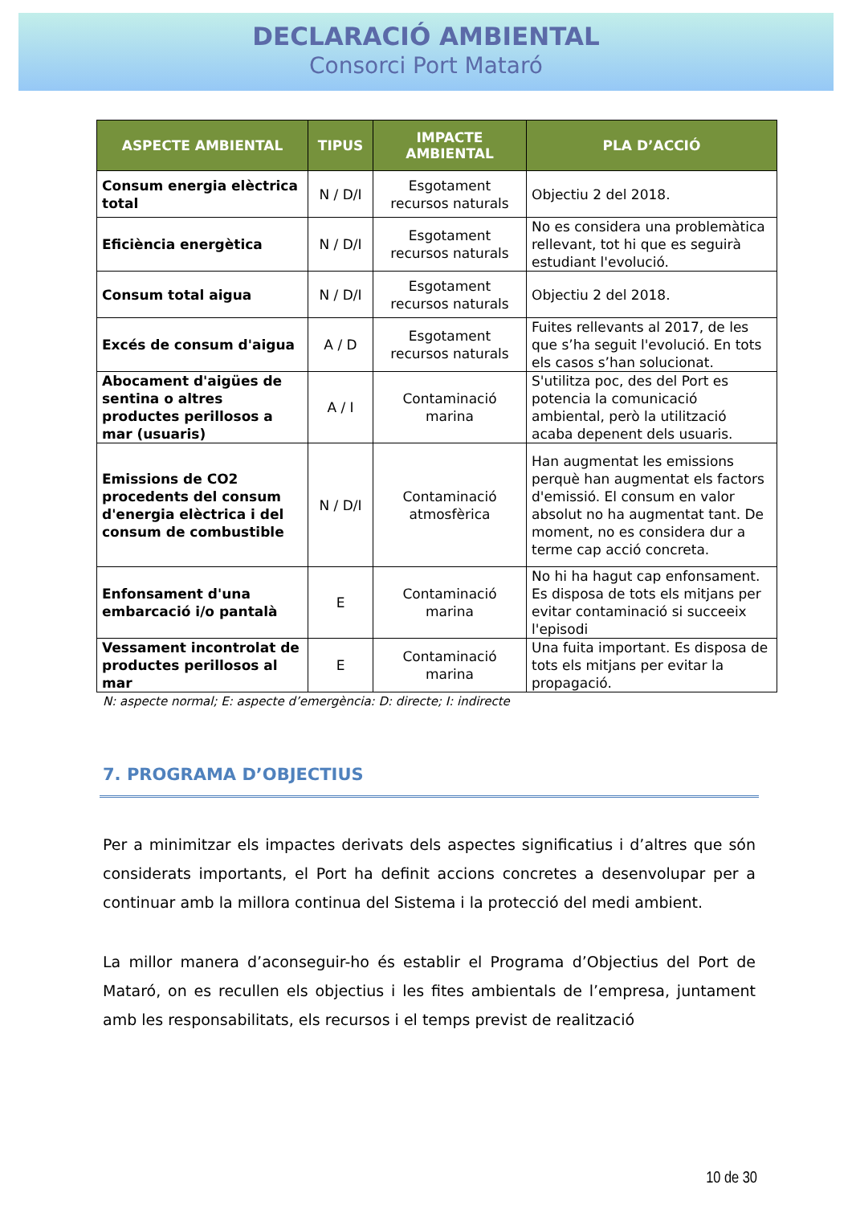DECLARACIÓ AMBIENTAL
Consorci Port Mataró
| ASPECTE AMBIENTAL | TIPUS | IMPACTE AMBIENTAL | PLA D’ACCIÓ |
| --- | --- | --- | --- |
| Consum energia elèctrica total | N / D/I | Esgotament recursos naturals | Objectiu 2 del 2018. |
| Eficiència energètica | N / D/I | Esgotament recursos naturals | No es considera una problemàtica rellevant, tot hi que es seguirà estudiant l'evolució. |
| Consum total aigua | N / D/I | Esgotament recursos naturals | Objectiu 2 del 2018. |
| Excés de consum d'aigua | A / D | Esgotament recursos naturals | Fuites rellevants al 2017, de les que s’ha seguit l'evolució. En tots els casos s’han solucionat. |
| Abocament d'aigües de sentina o altres productes perillosos a mar (usuaris) | A / I | Contaminació marina | S'utilitza poc, des del Port es potencia la comunicació ambiental, però la utilització acaba depenent dels usuaris. |
| Emissions de CO2 procedents del consum d'energia elèctrica i del consum de combustible | N / D/I | Contaminació atmosfèrica | Han augmentat les emissions perquè han augmentat els factors d'emissió. El consum en valor absolut no ha augmentat tant. De moment, no es considera dur a terme cap acció concreta. |
| Enfonsament d'una embarcació i/o pantalà | E | Contaminació marina | No hi ha hagut cap enfonsament. Es disposa de tots els mitjans per evitar contaminació si succeeix l'episodi |
| Vessament incontrolat de productes perillosos al mar | E | Contaminació marina | Una fuita important. Es disposa de tots els mitjans per evitar la propagació. |
N: aspecte normal; E: aspecte d’emergència: D: directe; I: indirecte
7. PROGRAMA D’OBJECTIUS
Per a minimitzar els impactes derivats dels aspectes significatius i d’altres que són considerats importants, el Port ha definit accions concretes a desenvolupar per a continuar amb la millora continua del Sistema i la protecció del medi ambient.
La millor manera d’aconseguir-ho és establir el Programa d’Objectius del Port de Mataró, on es recullen els objectius i les fites ambientals de l’empresa, juntament amb les responsabilitats, els recursos i el temps previst de realització
10 de 30